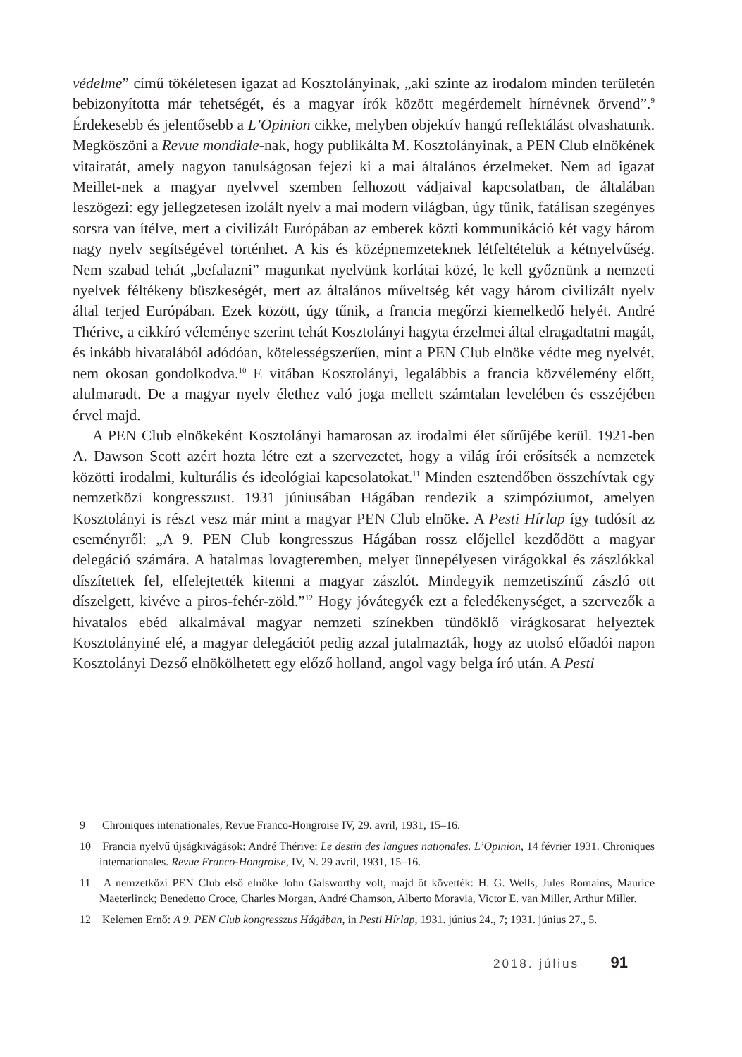védelme” című tökéletesen igazat ad Kosztolányinak, „aki szinte az irodalom minden területén bebizonyította már tehetségét, és a magyar írók között megérdemelt hírnévnek örvend”.<sup>9</sup> Érdekesebb és jelentősebb a L’Opinion cikke, melyben objektív hangú reflektálást olvashatunk. Megköszöni a Revue mondiale-nak, hogy publikálta M. Kosztolányinak, a PEN Club elnökének vitairatát, amely nagyon tanulságosan fejezi ki a mai általános érzelmeket. Nem ad igazat Meillet-nek a magyar nyelvvel szemben felhozott vádjaival kapcsolatban, de általában leszögezi: egy jellegzetesen izolált nyelv a mai modern világban, úgy tűnik, fatálisan szegényes sorsra van ítélve, mert a civilizált Európában az emberek közti kommunikáció két vagy három nagy nyelv segítségével történhet. A kis és középnemzeteknek létfeltételük a kétnyelvűség. Nem szabad tehát „befalazni” magunkat nyelvünk korlátai közé, le kell győznünk a nemzeti nyelvek féltékeny büszkeségét, mert az általános műveltség két vagy három civilizált nyelv által terjed Európában. Ezek között, úgy tűnik, a francia megőrzi kiemelkedő helyét. André Thérive, a cikkíró véleménye szerint tehát Kosztolányi hagyta érzelmei által elragadtatni magát, és inkább hivatalából adódóan, kötelességszerűen, mint a PEN Club elnöke védte meg nyelvét, nem okosan gondolkodva.<sup>10</sup> E vitában Kosztolányi, legalábbis a francia közvélemény előtt, alulmaradt. De a magyar nyelv élethez való joga mellett számtalan levelében és esszéjében érvel majd.
A PEN Club elnökeként Kosztolányi hamarosan az irodalmi élet sűrűjébe kerül. 1921-ben A. Dawson Scott azért hozta létre ezt a szervezetet, hogy a világ írói erősítsék a nemzetek közötti irodalmi, kulturális és ideológiai kapcsolatokat.<sup>11</sup> Minden esztendőben összehívtak egy nemzetközi kongresszust. 1931 júniusában Hágában rendezik a szimpóziumot, amelyen Kosztolányi is részt vesz már mint a magyar PEN Club elnöke. A Pesti Hírlap így tudósít az eseményről: „A 9. PEN Club kongresszus Hágában rossz előjellel kezdődött a magyar delegáció számára. A hatalmas lovagteremben, melyet ünnepélyesen virágokkal és zászlókkal díszítettek fel, elfelejtették kitenni a magyar zászlót. Mindegyik nemzetiszínű zászló ott díszelgett, kivéve a piros-fehér-zöld.”<sup>12</sup> Hogy jóvátegyék ezt a feledékenységet, a szervezők a hivatalos ebéd alkalmával magyar nemzeti színekben tündöklő virágkosarat helyeztek Kosztolányiné elé, a magyar delegációt pedig azzal jutalmazták, hogy az utolsó előadói napon Kosztolányi Dezső elnökölhetett egy előző holland, angol vagy belga író után. A Pesti
9 Chroniques intenationales, Revue Franco-Hongroise IV, 29. avril, 1931, 15–16.
10 Francia nyelvű újságkivágások: André Thérive: Le destin des langues nationales. L’Opinion, 14 février 1931. Chroniques internationales. Revue Franco-Hongroise, IV, N. 29 avril, 1931, 15–16.
11 A nemzetközi PEN Club első elnöke John Galsworthy volt, majd őt követték: H. G. Wells, Jules Romains, Maurice Maeterlinck; Benedetto Croce, Charles Morgan, André Chamson, Alberto Moravia, Victor E. van Miller, Arthur Miller.
12 Kelemen Ernő: A 9. PEN Club kongresszus Hágában, in Pesti Hírlap, 1931. június 24., 7; 1931. június 27., 5.
2018. július 91